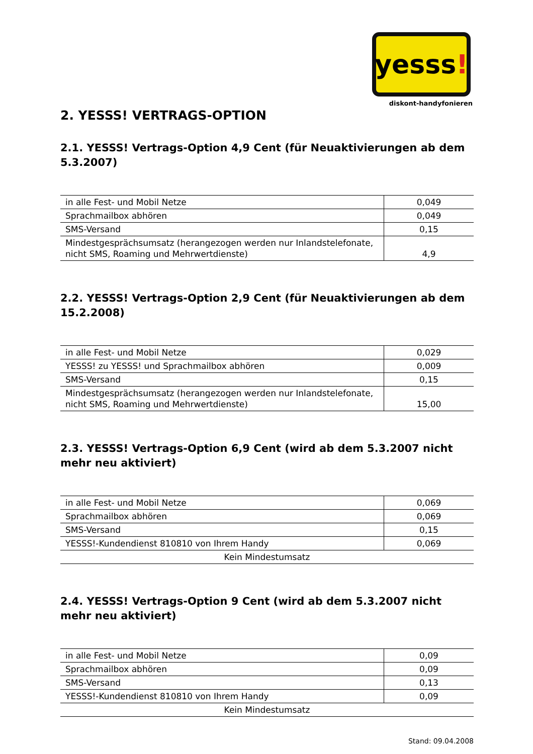yesss!
diskont-handyfonieren
2. YESSS! VERTRAGS-OPTION
2.1. YESSS! Vertrags-Option 4,9 Cent (für Neuaktivierungen ab dem 5.3.2007)
| in alle Fest- und Mobil Netze | 0,049 |
| Sprachmailbox abhören | 0,049 |
| SMS-Versand | 0,15 |
| Mindestgesprächsumsatz (herangezogen werden nur Inlandstelefonate, nicht SMS, Roaming und Mehrwertdienste) | 4,9 |
2.2. YESSS! Vertrags-Option 2,9 Cent (für Neuaktivierungen ab dem 15.2.2008)
| in alle Fest- und Mobil Netze | 0,029 |
| YESSS! zu YESSS! und Sprachmailbox abhören | 0,009 |
| SMS-Versand | 0,15 |
| Mindestgesprächsumsatz (herangezogen werden nur Inlandstelefonate, nicht SMS, Roaming und Mehrwertdienste) | 15,00 |
2.3. YESSS! Vertrags-Option 6,9 Cent (wird ab dem 5.3.2007 nicht mehr neu aktiviert)
| in alle Fest- und Mobil Netze | 0,069 |
| Sprachmailbox abhören | 0,069 |
| SMS-Versand | 0,15 |
| YESSS!-Kundendienst 810810 von Ihrem Handy | 0,069 |
| Kein Mindestumsatz | |
2.4. YESSS! Vertrags-Option 9 Cent (wird ab dem 5.3.2007 nicht mehr neu aktiviert)
| in alle Fest- und Mobil Netze | 0,09 |
| Sprachmailbox abhören | 0,09 |
| SMS-Versand | 0,13 |
| YESSS!-Kundendienst 810810 von Ihrem Handy | 0,09 |
| Kein Mindestumsatz | |
Stand: 09.04.2008